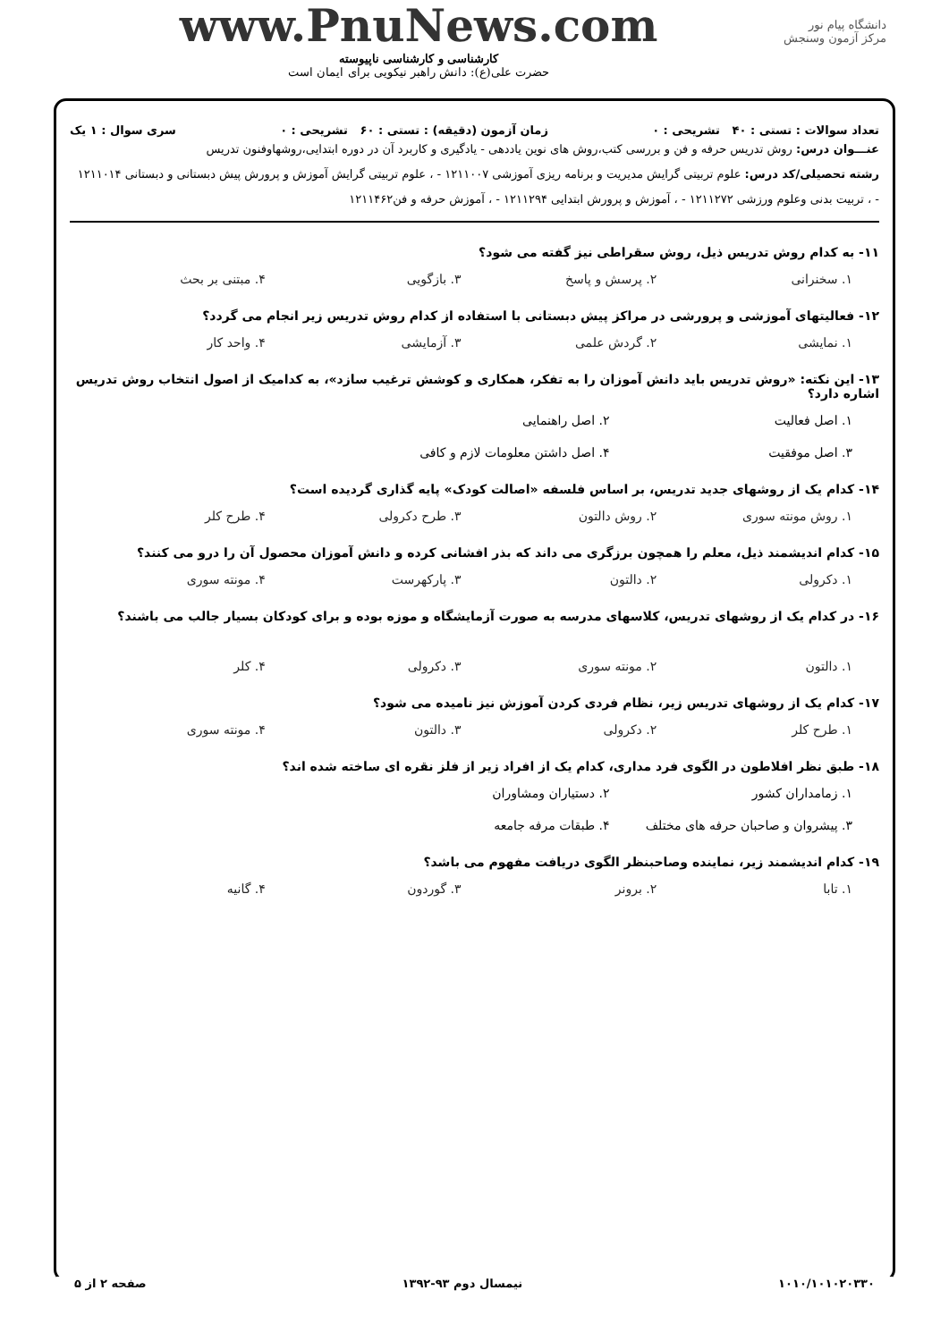دانشگاه پیام نور
مرکز آزمون وسنجش
www.PnuNews.com
کارشناسی و کارشناسی ناپیوسته
حضرت علی(ع): دانش راهبر نیکویی برای ایمان است
تعداد سوالات : تستی : ۴۰ تشریحی : ۰ زمان آزمون (دقیقه) : تستی : ۶۰ تشریحی : ۰ سری سوال : ۱ یک
عنـــوان درس: روش تدریس حرفه و فن و بررسی کتب،روش های نوین یاددهی - یادگیری و کاربرد آن در دوره ابتدایی،روشهاوفنون تدریس
رشته تحصیلی/کد درس: علوم تربیتی گرایش مدیریت و برنامه ریزی آموزشی ۱۲۱۱۰۰۷ - ، علوم تربیتی گرایش آموزش و پرورش پیش دبستانی و دبستانی ۱۲۱۱۰۱۴ - ، تربیت بدنی وعلوم ورزشی ۱۲۱۱۲۷۲ - ، آموزش و پرورش ابتدایی ۱۲۱۱۲۹۴ - ، آموزش حرفه و فن۱۲۱۱۴۶۲
۱۱- به کدام روش تدریس ذیل، روش سقراطی نیز گفته می شود؟
۱. سخنرانی ۲. پرسش و پاسخ ۳. بازگویی ۴. مبتنی بر بحث
۱۲- فعالیتهای آموزشی و پرورشی در مراکز پیش دبستانی با استفاده از کدام روش تدریس زیر انجام می گردد؟
۱. نمایشی ۲. گردش علمی ۳. آزمایشی ۴. واحد کار
۱۳- این نکته: «روش تدریس باید دانش آموزان را به تفکر، همکاری و کوشش ترغیب سازد»، به کدامیک از اصول انتخاب روش تدریس اشاره دارد؟
۱. اصل فعالیت ۲. اصل راهنمایی ۳. اصل موفقیت ۴. اصل داشتن معلومات لازم و کافی
۱۴- کدام یک از روشهای جدید تدریس، بر اساس فلسفه «اصالت کودک» پایه گذاری گردیده است؟
۱. روش مونته سوری ۲. روش دالتون ۳. طرح دکرولی ۴. طرح کلر
۱۵- کدام اندیشمند ذیل، معلم را همچون برزگری می داند که بذر افشانی کرده و دانش آموزان محصول آن را درو می کنند؟
۱. دکرولی ۲. دالتون ۳. پارکهرست ۴. مونته سوری
۱۶- در کدام یک از روشهای تدریس، کلاسهای مدرسه به صورت آزمایشگاه و موزه بوده و برای کودکان بسیار جالب می باشند؟
۱. دالتون ۲. مونته سوری ۳. دکرولی ۴. کلر
۱۷- کدام یک از روشهای تدریس زیر، نظام فردی کردن آموزش نیز نامیده می شود؟
۱. طرح کلر ۲. دکرولی ۳. دالتون ۴. مونته سوری
۱۸- طبق نظر افلاطون در الگوی فرد مداری، کدام یک از افراد زیر از فلز نقره ای ساخته شده اند؟
۱. زمامداران کشور ۲. دستیاران ومشاوران ۳. پیشروان و صاحبان حرفه های مختلف ۴. طبقات مرفه جامعه
۱۹- کدام اندیشمند زیر، نماینده وصاحبنظر الگوی دریافت مفهوم می باشد؟
۱. تابا ۲. برونر ۳. گوردون ۴. گانیه
۱۰۱۰/۱۰۱۰۲۰۳۳۰ نیمسال دوم ۹۳-۱۳۹۲ صفحه ۲ از ۵